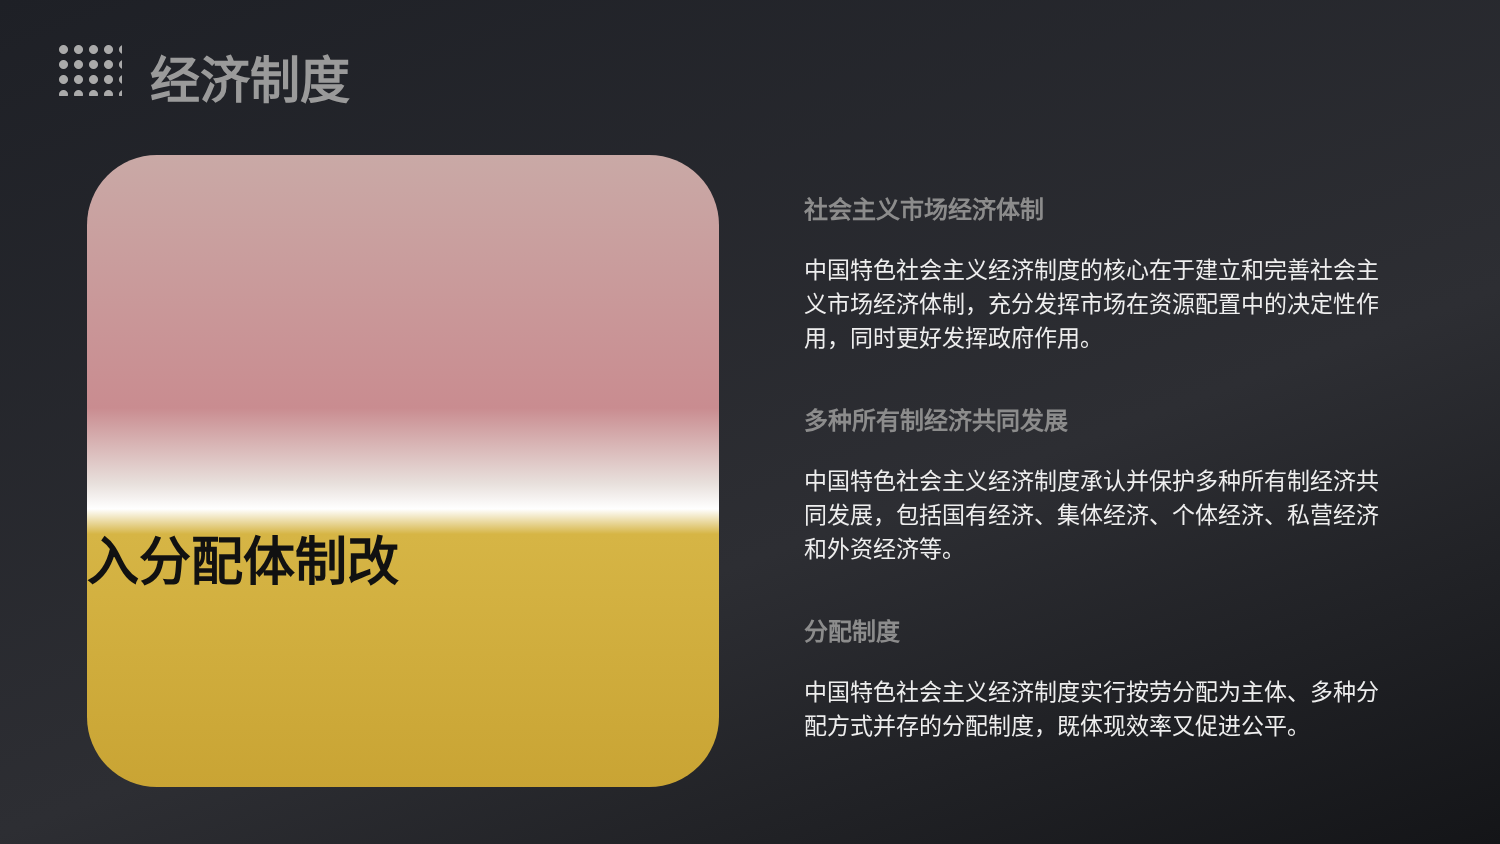经济制度
入分配体制改
社会主义市场经济体制
中国特色社会主义经济制度的核心在于建立和完善社会主义市场经济体制，充分发挥市场在资源配置中的决定性作用，同时更好发挥政府作用。
多种所有制经济共同发展
中国特色社会主义经济制度承认并保护多种所有制经济共同发展，包括国有经济、集体经济、个体经济、私营经济和外资经济等。
分配制度
中国特色社会主义经济制度实行按劳分配为主体、多种分配方式并存的分配制度，既体现效率又促进公平。